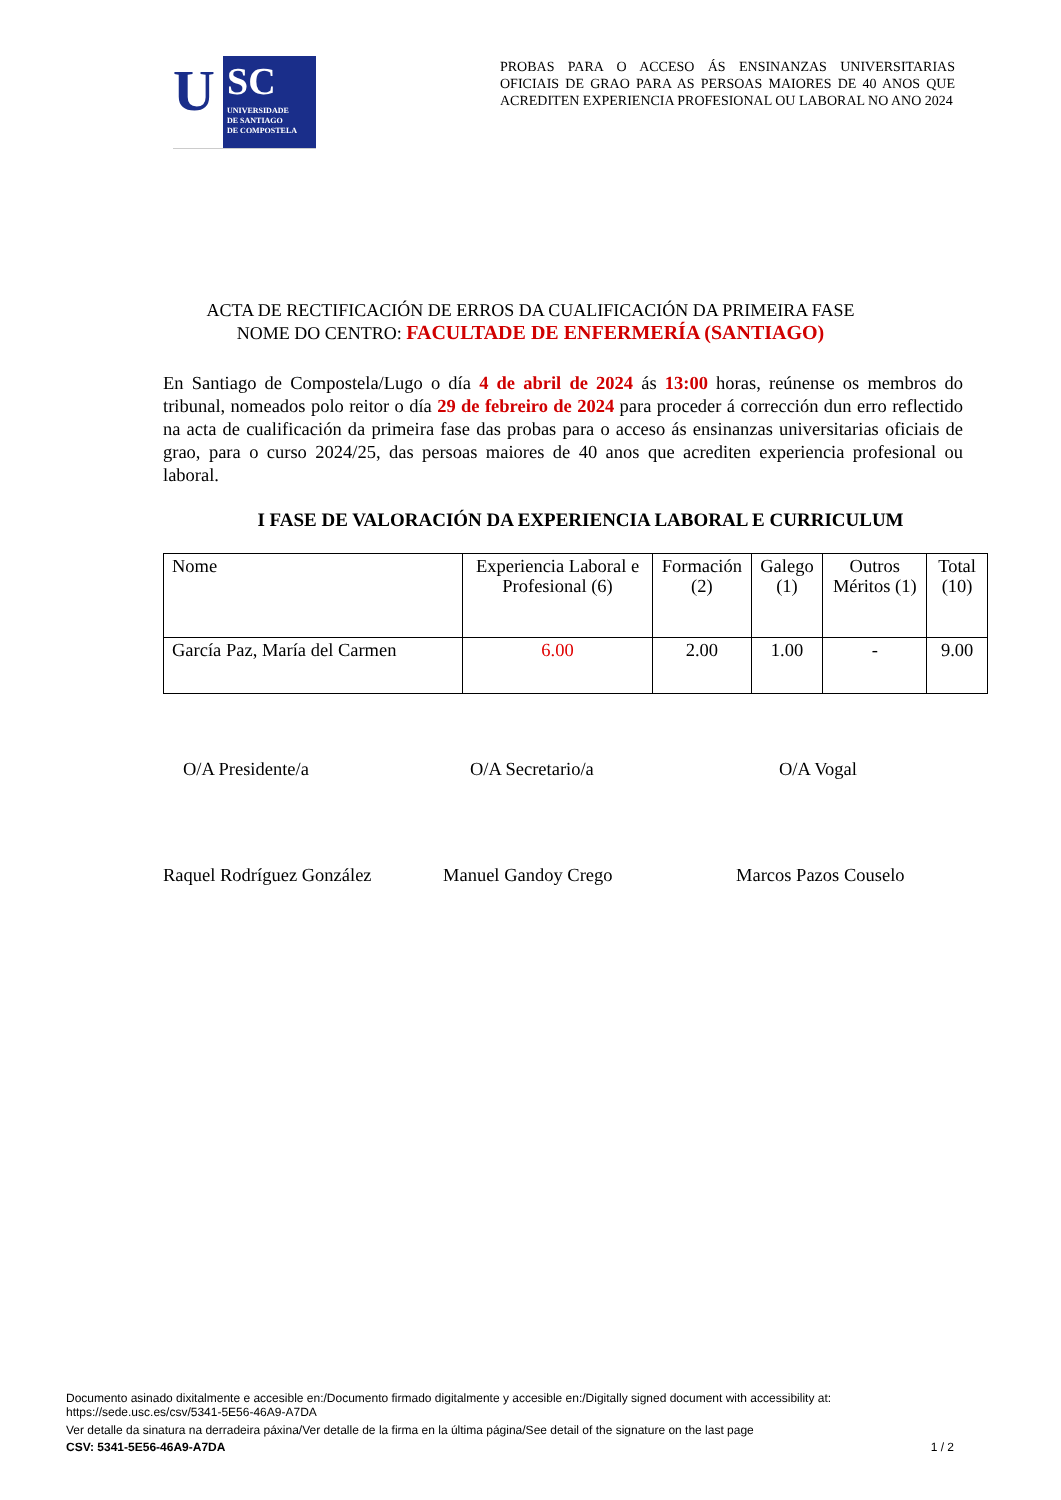U
SC
UNIVERSIDADE
DE SANTIAGO
DE COMPOSTELA
PROBAS PARA O ACCESO ÁS ENSINANZAS UNIVERSITARIAS OFICIAIS DE GRAO PARA AS PERSOAS MAIORES DE 40 ANOS QUE ACREDITEN EXPERIENCIA PROFESIONAL OU LABORAL NO ANO 2024
ACTA DE RECTIFICACIÓN DE ERROS DA CUALIFICACIÓN DA PRIMEIRA FASE
NOME DO CENTRO: FACULTADE DE ENFERMERÍA (SANTIAGO)
En Santiago de Compostela/Lugo o día 4 de abril de 2024 ás 13:00 horas, reúnense os membros do tribunal, nomeados polo reitor o día 29 de febreiro de 2024 para proceder á corrección dun erro reflectido na acta de cualificación da primeira fase das probas para o acceso ás ensinanzas universitarias oficiais de grao, para o curso 2024/25, das persoas maiores de 40 anos que acrediten experiencia profesional ou laboral.
I FASE DE VALORACIÓN DA EXPERIENCIA LABORAL E CURRICULUM
| Nome | Experiencia Laboral e Profesional (6) | Formación (2) | Galego (1) | Outros Méritos (1) | Total (10) |
| --- | --- | --- | --- | --- | --- |
| García Paz, María del Carmen | 6.00 | 2.00 | 1.00 | - | 9.00 |
O/A Presidente/a O/A Secretario/a O/A Vogal
Raquel Rodríguez González Manuel Gandoy Crego Marcos Pazos Couselo
Documento asinado dixitalmente e accesible en:/Documento firmado digitalmente y accesible en:/Digitally signed document with accessibility at:
https://sede.usc.es/csv/5341-5E56-46A9-A7DA
Ver detalle da sinatura na derradeira páxina/Ver detalle de la firma en la última página/See detail of the signature on the last page
CSV: 5341-5E56-46A9-A7DA 1 / 2